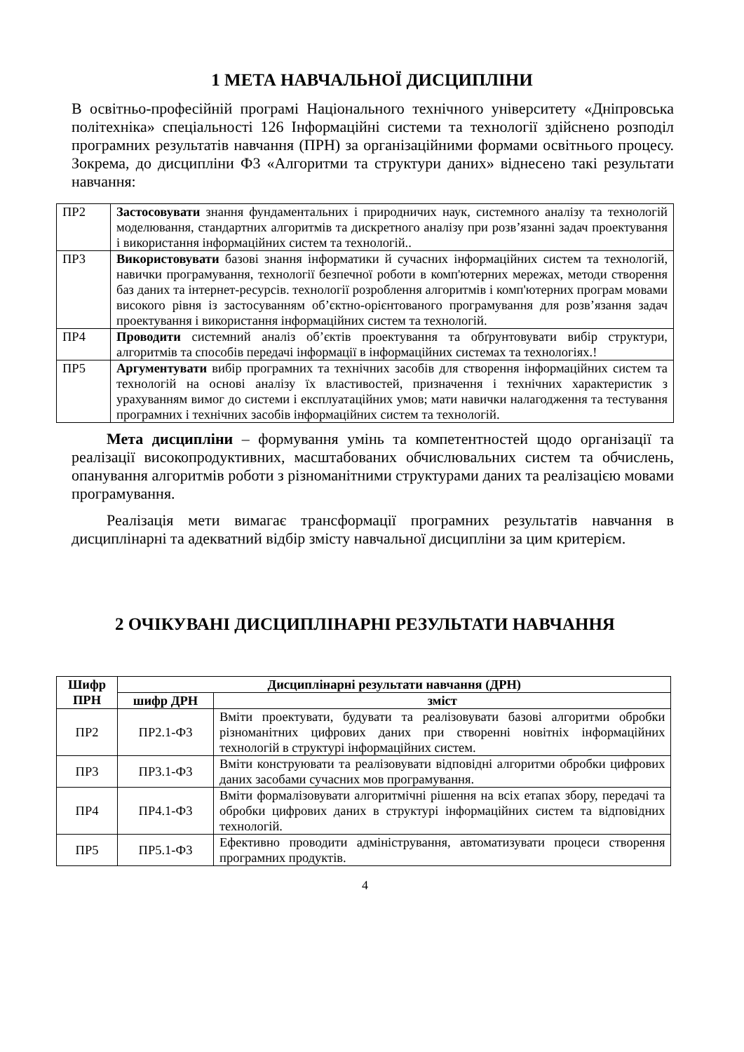1 МЕТА НАВЧАЛЬНОЇ ДИСЦИПЛІНИ
В освітньо-професійній програмі Національного технічного університету «Дніпровська політехніка» спеціальності 126 Інформаційні системи та технології здійснено розподіл програмних результатів навчання (ПРН) за організаційними формами освітнього процесу. Зокрема, до дисципліни Ф3 «Алгоритми та структури даних» віднесено такі результати навчання:
| ПР2 | Застосовувати знання фундаментальних і природничих наук, системного аналізу та технологій моделювання, стандартних алгоритмів та дискретного аналізу при розв’язанні задач проектування і використання інформаційних систем та технологій.. |
| ПР3 | Використовувати базові знання інформатики й сучасних інформаційних систем та технологій, навички програмування, технології безпечної роботи в комп'ютерних мережах, методи створення баз даних та інтернет-ресурсів. технології розроблення алгоритмів і комп'ютерних програм мовами високого рівня із застосуванням об’єктно-орієнтованого програмування для розв’язання задач проектування і використання інформаційних систем та технологій. |
| ПР4 | Проводити системний аналіз об’єктів проектування та обґрунтовувати вибір структури, алгоритмів та способів передачі інформації в інформаційних системах та технологіях.! |
| ПР5 | Аргументувати вибір програмних та технічних засобів для створення інформаційних систем та технологій на основі аналізу їх властивостей, призначення і технічних характеристик з урахуванням вимог до системи і експлуатаційних умов; мати навички налагодження та тестування програмних і технічних засобів інформаційних систем та технологій. |
Мета дисципліни – формування умінь та компетентностей щодо організації та реалізації високопродуктивних, масштабованих обчислювальних систем та обчислень, опанування алгоритмів роботи з різноманітними структурами даних та реалізацією мовами програмування.
Реалізація мети вимагає трансформації програмних результатів навчання в дисциплінарні та адекватний відбір змісту навчальної дисципліни за цим критерієм.
2 ОЧІКУВАНІ ДИСЦИПЛІНАРНІ РЕЗУЛЬТАТИ НАВЧАННЯ
| Шифр ПРН | Дисциплінарні результати навчання (ДРН) | |
| --- | --- | --- |
| | шифр ДРН | зміст |
| ПР2 | ПР2.1-Ф3 | Вміти проектувати, будувати та реалізовувати базові алгоритми обробки різноманітних цифрових даних при створенні новітніх інформаційних технологій в структурі інформаційних систем. |
| ПР3 | ПР3.1-Ф3 | Вміти конструювати та реалізовувати відповідні алгоритми обробки цифрових даних засобами сучасних мов програмування. |
| ПР4 | ПР4.1-Ф3 | Вміти формалізовувати алгоритмічні рішення на всіх етапах збору, передачі та обробки цифрових даних в структурі інформаційних систем та відповідних технологій. |
| ПР5 | ПР5.1-Ф3 | Ефективно проводити адміністрування, автоматизувати процеси створення програмних продуктів. |
4